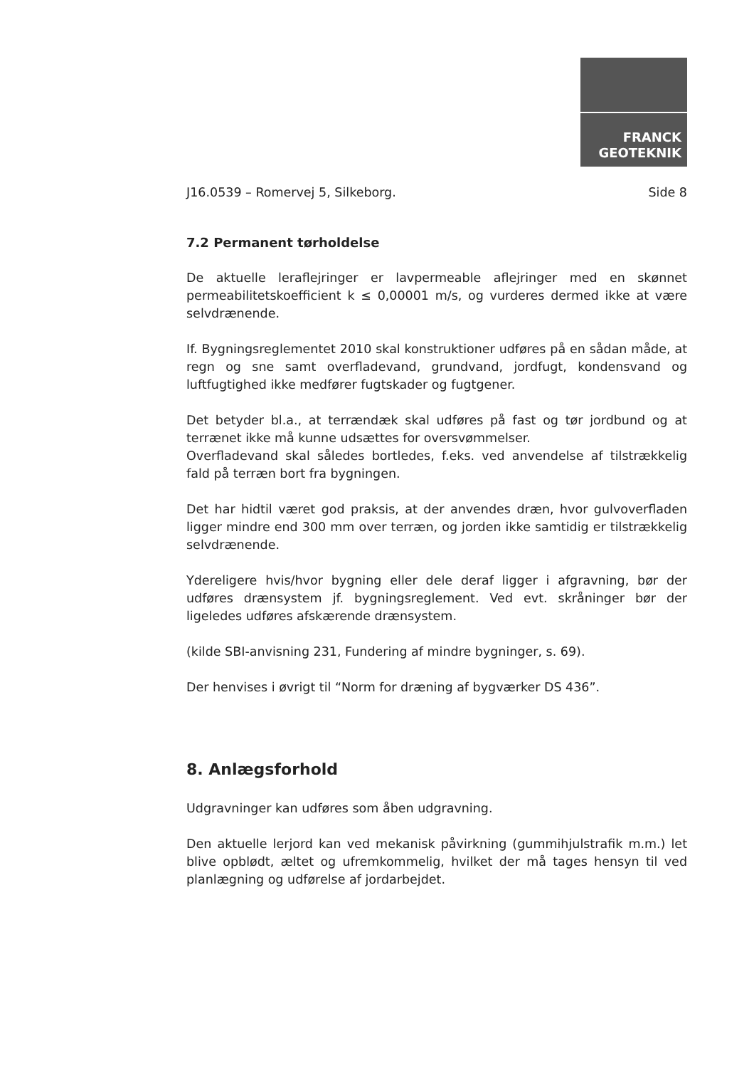FRANCK
GEOTEKNIK
J16.0539 – Romervej 5, Silkeborg. Side 8
7.2 Permanent tørholdelse
De aktuelle leraflejringer er lavpermeable aflejringer med en skønnet permeabilitetskoefficient k ≤ 0,00001 m/s, og vurderes dermed ikke at være selvdrænende.
If. Bygningsreglementet 2010 skal konstruktioner udføres på en sådan måde, at regn og sne samt overfladevand, grundvand, jordfugt, kondensvand og luftfugtighed ikke medfører fugtskader og fugtgener.
Det betyder bl.a., at terrændæk skal udføres på fast og tør jordbund og at terrænet ikke må kunne udsættes for oversvømmelser.
Overfladevand skal således bortledes, f.eks. ved anvendelse af tilstrækkelig fald på terræn bort fra bygningen.
Det har hidtil været god praksis, at der anvendes dræn, hvor gulvoverfladen ligger mindre end 300 mm over terræn, og jorden ikke samtidig er tilstrækkelig selvdrænende.
Ydereligere hvis/hvor bygning eller dele deraf ligger i afgravning, bør der udføres drænsystem jf. bygningsreglement. Ved evt. skråninger bør der ligeledes udføres afskærende drænsystem.
(kilde SBI-anvisning 231, Fundering af mindre bygninger, s. 69).
Der henvises i øvrigt til “Norm for dræning af bygværker DS 436”.
8. Anlægsforhold
Udgravninger kan udføres som åben udgravning.
Den aktuelle lerjord kan ved mekanisk påvirkning (gummihjulstrafik m.m.) let blive opblødt, æltet og ufremkommelig, hvilket der må tages hensyn til ved planlægning og udførelse af jordarbejdet.